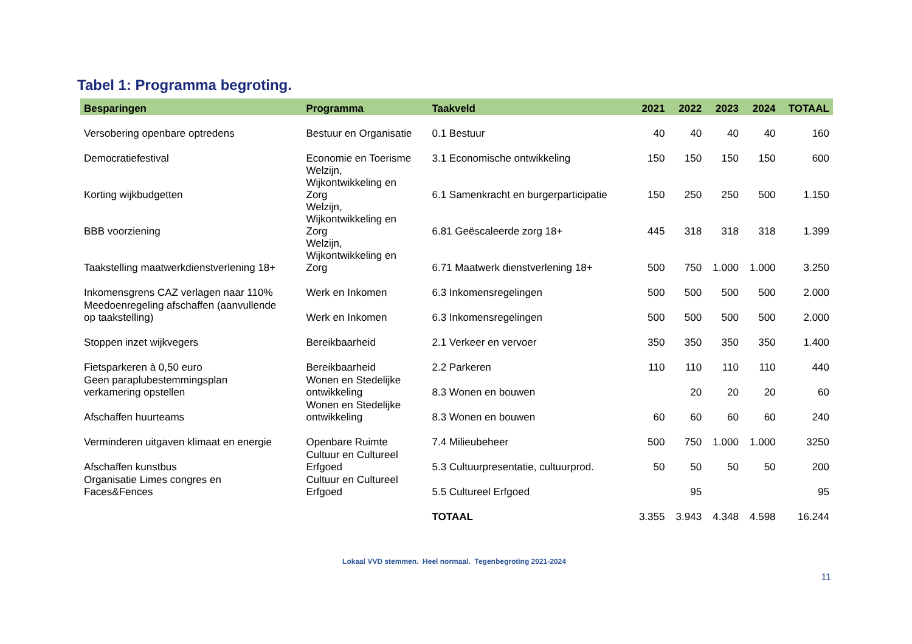Tabel 1: Programma begroting.
| Besparingen | Programma | Taakveld | 2021 | 2022 | 2023 | 2024 | TOTAAL |
| --- | --- | --- | --- | --- | --- | --- | --- |
| Versobering openbare optredens | Bestuur en Organisatie | 0.1 Bestuur | 40 | 40 | 40 | 40 | 160 |
| Democratiefestival | Economie en Toerisme | 3.1 Economische ontwikkeling | 150 | 150 | 150 | 150 | 600 |
| Korting wijkbudgetten | Welzijn, Wijkontwikkeling en Zorg | 6.1 Samenkracht en burgerparticipatie | 150 | 250 | 250 | 500 | 1.150 |
| BBB voorziening | Welzijn, Wijkontwikkeling en Zorg | 6.81 Geëscaleerde zorg 18+ | 445 | 318 | 318 | 318 | 1.399 |
| Taakstelling maatwerkdienstverlening 18+ | Welzijn, Wijkontwikkeling en Zorg | 6.71 Maatwerk dienstverlening 18+ | 500 | 750 | 1.000 | 1.000 | 3.250 |
| Inkomensgrens CAZ verlagen naar 110% | Werk en Inkomen | 6.3 Inkomensregelingen | 500 | 500 | 500 | 500 | 2.000 |
| Meedoenregeling afschaffen (aanvullende op taakstelling) | Werk en Inkomen | 6.3 Inkomensregelingen | 500 | 500 | 500 | 500 | 2.000 |
| Stoppen inzet wijkvegers | Bereikbaarheid | 2.1 Verkeer en vervoer | 350 | 350 | 350 | 350 | 1.400 |
| Fietsparkeren à 0,50 euro | Bereikbaarheid | 2.2 Parkeren | 110 | 110 | 110 | 110 | 440 |
| Geen paraplubestemmingsplan verkamering opstellen | Wonen en Stedelijke ontwikkeling | 8.3 Wonen en bouwen | | 20 | 20 | 20 | 60 |
| Afschaffen huurteams | Wonen en Stedelijke ontwikkeling | 8.3 Wonen en bouwen | 60 | 60 | 60 | 60 | 240 |
| Verminderen uitgaven klimaat en energie | Openbare Ruimte | 7.4 Milieubeheer | 500 | 750 | 1.000 | 1.000 | 3250 |
| Afschaffen kunstbus | Cultuur en Cultureel Erfgoed | 5.3 Cultuurpresentatie, cultuurprod. | 50 | 50 | 50 | 50 | 200 |
| Organisatie Limes congres en Faces&Fences | Cultuur en Cultureel Erfgoed | 5.5 Cultureel Erfgoed | | 95 | | | 95 |
| | | TOTAAL | 3.355 | 3.943 | 4.348 | 4.598 | 16.244 |
Lokaal VVD stemmen. Heel normaal. Tegenbegroting 2021-2024
11